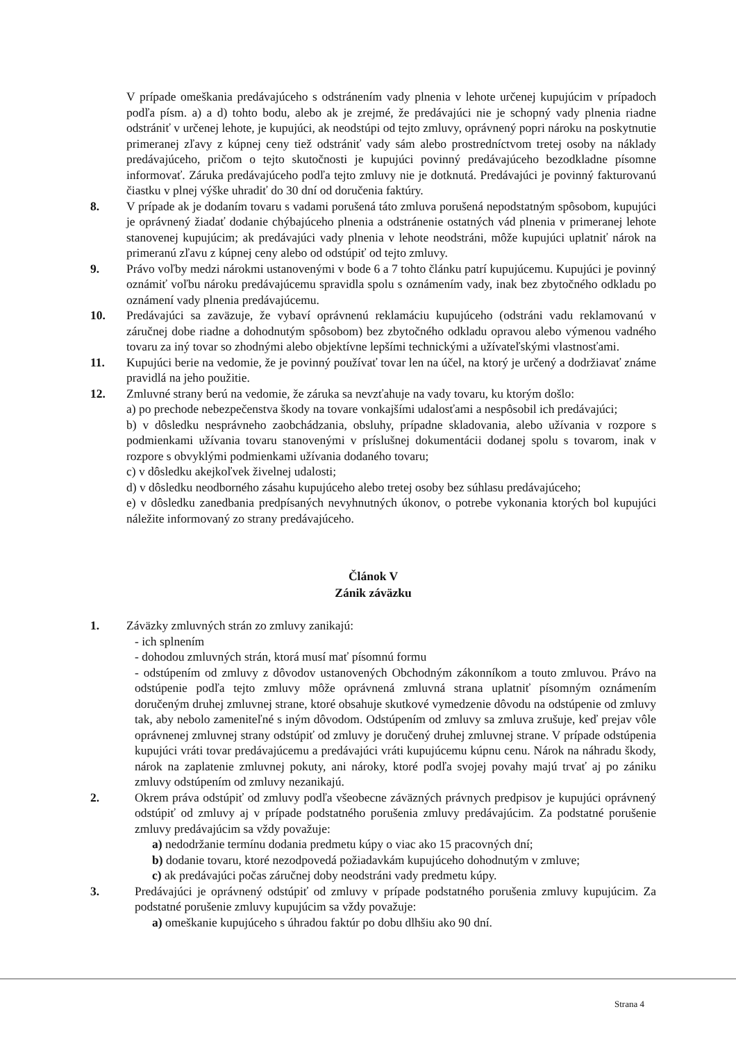V prípade omeškania predávajúceho s odstránením vady plnenia v lehote určenej kupujúcim v prípadoch podľa písm. a) a d) tohto bodu, alebo ak je zrejmé, že predávajúci nie je schopný vady plnenia riadne odstrániť v určenej lehote, je kupujúci, ak neodstúpi od tejto zmluvy, oprávnený popri nároku na poskytnutie primeranej zľavy z kúpnej ceny tiež odstrániť vady sám alebo prostredníctvom tretej osoby na náklady predávajúceho, pričom o tejto skutočnosti je kupujúci povinný predávajúceho bezodkladne písomne informovať. Záruka predávajúceho podľa tejto zmluvy nie je dotknutá. Predávajúci je povinný fakturovanú čiastku v plnej výške uhradiť do 30 dní od doručenia faktúry.
8. V prípade ak je dodaním tovaru s vadami porušená táto zmluva porušená nepodstatným spôsobom, kupujúci je oprávnený žiadať dodanie chýbajúceho plnenia a odstránenie ostatných vád plnenia v primeranej lehote stanovenej kupujúcim; ak predávajúci vady plnenia v lehote neodstráni, môže kupujúci uplatniť nárok na primeranú zľavu z kúpnej ceny alebo od odstúpiť od tejto zmluvy.
9. Právo voľby medzi nárokmi ustanovenými v bode 6 a 7 tohto článku patrí kupujúcemu. Kupujúci je povinný oznámiť voľbu nároku predávajúcemu spravidla spolu s oznámením vady, inak bez zbytočného odkladu po oznámení vady plnenia predávajúcemu.
10. Predávajúci sa zaväzuje, že vybaví oprávnenú reklamáciu kupujúceho (odstráni vadu reklamovanú v záručnej dobe riadne a dohodnutým spôsobom) bez zbytočného odkladu opravou alebo výmenou vadného tovaru za iný tovar so zhodnými alebo objektívne lepšími technickými a užívateľskými vlastnosťami.
11. Kupujúci berie na vedomie, že je povinný používať tovar len na účel, na ktorý je určený a dodržiavať známe pravidlá na jeho použitie.
12. Zmluvné strany berú na vedomie, že záruka sa nevzťahuje na vady tovaru, ku ktorým došlo:
a) po prechode nebezpečenstva škody na tovare vonkajšími udalosťami a nespôsobil ich predávajúci;
b) v dôsledku nesprávneho zaobchádzania, obsluhy, prípadne skladovania, alebo užívania v rozpore s podmienkami užívania tovaru stanovenými v príslušnej dokumentácii dodanej spolu s tovarom, inak v rozpore s obvyklými podmienkami užívania dodaného tovaru;
c) v dôsledku akejkoľvek živelnej udalosti;
d) v dôsledku neodborného zásahu kupujúceho alebo tretej osoby bez súhlasu predávajúceho;
e) v dôsledku zanedbania predpísaných nevyhnutných úkonov, o potrebe vykonania ktorých bol kupujúci náležite informovaný zo strany predávajúceho.
Článok V
Zánik záväzku
1. Záväzky zmluvných strán zo zmluvy zanikajú:
- ich splnením
- dohodou zmluvných strán, ktorá musí mať písomnú formu
- odstúpením od zmluvy z dôvodov ustanovených Obchodným zákonníkom a touto zmluvou. Právo na odstúpenie podľa tejto zmluvy môže oprávnená zmluvná strana uplatniť písomným oznámením doručeným druhej zmluvnej strane, ktoré obsahuje skutkové vymedzenie dôvodu na odstúpenie od zmluvy tak, aby nebolo zameniteľné s iným dôvodom. Odstúpením od zmluvy sa zmluva zrušuje, keď prejav vôle oprávnenej zmluvnej strany odstúpiť od zmluvy je doručený druhej zmluvnej strane. V prípade odstúpenia kupujúci vráti tovar predávajúcemu a predávajúci vráti kupujúcemu kúpnu cenu. Nárok na náhradu škody, nárok na zaplatenie zmluvnej pokuty, ani nároky, ktoré podľa svojej povahy majú trvať aj po zániku zmluvy odstúpením od zmluvy nezanikajú.
2. Okrem práva odstúpiť od zmluvy podľa všeobecne záväzných právnych predpisov je kupujúci oprávnený odstúpiť od zmluvy aj v prípade podstatného porušenia zmluvy predávajúcim. Za podstatné porušenie zmluvy predávajúcim sa vždy považuje:
a) nedodržanie termínu dodania predmetu kúpy o viac ako 15 pracovných dní;
b) dodanie tovaru, ktoré nezodpovedá požiadavkám kupujúceho dohodnutým v zmluve;
c) ak predávajúci počas záručnej doby neodstráni vady predmetu kúpy.
3. Predávajúci je oprávnený odstúpiť od zmluvy v prípade podstatného porušenia zmluvy kupujúcim. Za podstatné porušenie zmluvy kupujúcim sa vždy považuje:
a) omeškanie kupujúceho s úhradou faktúr po dobu dlhšiu ako 90 dní.
Strana 4